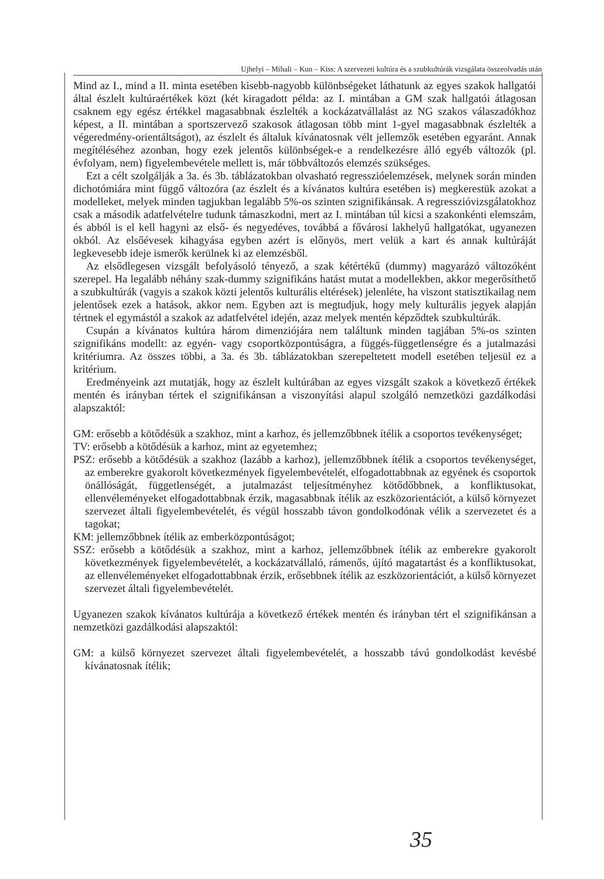Ujhelyi – Mihali – Kun – Kiss: A szervezeti kultúra és a szubkultúrák vizsgálata összeolvadás után
Mind az I., mind a II. minta esetében kisebb-nagyobb különbségeket láthatunk az egyes szakok hallgatói által észlelt kultúraértékek közt (két kiragadott példa: az I. mintában a GM szak hallgatói átlagosan csaknem egy egész értékkel magasabbnak észlelték a kockázatvállalást az NG szakos válaszadókhoz képest, a II. mintában a sportszervező szakosok átlagosan több mint 1-gyel magasabbnak észlelték a végeredmény-orientáltságot), az észlelt és általuk kívánatosnak vélt jellemzők esetében egyaránt. Annak megítéléséhez azonban, hogy ezek jelentős különbségek-e a rendelkezésre álló egyéb változók (pl. évfolyam, nem) figyelembevétele mellett is, már többváltozós elemzés szükséges.
Ezt a célt szolgálják a 3a. és 3b. táblázatokban olvasható regresszióelemzések, melynek során minden dichotómiára mint függő változóra (az észlelt és a kívánatos kultúra esetében is) megkerestük azokat a modelleket, melyek minden tagjukban legalább 5%-os szinten szignifikánsak. A regresszióvizsgálatokhoz csak a második adatfelvételre tudunk támaszkodni, mert az I. mintában túl kicsi a szakonkénti elemszám, és abból is el kell hagyni az első- és negyedéves, továbbá a fővárosi lakhelyű hallgatókat, ugyanezen okból. Az elsőévesek kihagyása egyben azért is előnyös, mert velük a kart és annak kultúráját legkevesebb ideje ismerők kerülnek ki az elemzésből.
Az elsődlegesen vizsgált befolyásoló tényező, a szak kétértékű (dummy) magyarázó változóként szerepel. Ha legalább néhány szak-dummy szignifikáns hatást mutat a modellekben, akkor megerősíthető a szubkultúrák (vagyis a szakok közti jelentős kulturális eltérések) jelenléte, ha viszont statisztikailag nem jelentősek ezek a hatások, akkor nem. Egyben azt is megtudjuk, hogy mely kulturális jegyek alapján tértnek el egymástól a szakok az adatfelvétel idején, azaz melyek mentén képződtek szubkultúrák.
Csupán a kívánatos kultúra három dimenziójára nem találtunk minden tagjában 5%-os szinten szignifikáns modellt: az egyén- vagy csoportközpontúságra, a függés-függetlenségre és a jutalmazási kritériumra. Az összes többi, a 3a. és 3b. táblázatokban szerepeltetett modell esetében teljesül ez a kritérium.
Eredményeink azt mutatják, hogy az észlelt kultúrában az egyes vizsgált szakok a következő értékek mentén és irányban tértek el szignifikánsan a viszonyítási alapul szolgáló nemzetközi gazdálkodási alapszaktól:
GM: erősebb a kötődésük a szakhoz, mint a karhoz, és jellemzőbbnek ítélik a csoportos tevékenységet;
TV: erősebb a kötődésük a karhoz, mint az egyetemhez;
PSZ: erősebb a kötődésük a szakhoz (lazább a karhoz), jellemzőbbnek ítélik a csoportos tevékenységet, az emberekre gyakorolt következmények figyelembevételét, elfogadottabbnak az egyének és csoportok önállóságát, függetlenségét, a jutalmazást teljesítményhez kötődőbbnek, a konfliktusokat, ellenvéleményeket elfogadottabbnak érzik, magasabbnak ítélik az eszközorientációt, a külső környezet szervezet általi figyelembevételét, és végül hosszabb távon gondolkodónak vélik a szervezetet és a tagokat;
KM: jellemzőbbnek ítélik az emberközpontúságot;
SSZ: erősebb a kötődésük a szakhoz, mint a karhoz, jellemzőbbnek ítélik az emberekre gyakorolt következmények figyelembevételét, a kockázatvállaló, rámenős, újító magatartást és a konfliktusokat, az ellenvéleményeket elfogadottabbnak érzik, erősebbnek ítélik az eszközorientációt, a külső környezet szervezet általi figyelembevételét.
Ugyanezen szakok kívánatos kultúrája a következő értékek mentén és irányban tért el szignifikánsan a nemzetközi gazdálkodási alapszaktól:
GM: a külső környezet szervezet általi figyelembevételét, a hosszabb távú gondolkodást kevésbé kívánatosnak ítélik;
35